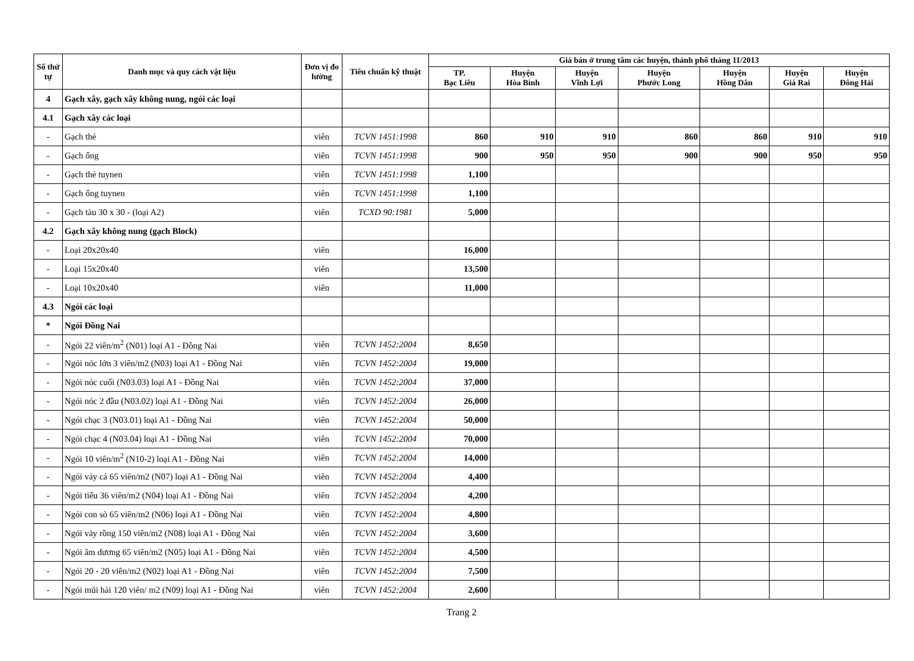| Số thứ tự | Danh mục và quy cách vật liệu | Đơn vị đo lường | Tiêu chuẩn kỹ thuật | Giá bán ở trung tâm các huyện, thành phố tháng 11/2013 | | | | | | |
| --- | --- | --- | --- | --- | --- | --- | --- | --- | --- | --- |
| | | | | TP. Bạc Liêu | Huyện Hòa Bình | Huyện Vĩnh Lợi | Huyện Phước Long | Huyện Hồng Dân | Huyện Giá Rai | Huyện Đông Hải |
| 4 | Gạch xây, gạch xây không nung, ngói các loại | | | | | | | | | |
| 4.1 | Gạch xây các loại | | | | | | | | | |
| - | Gạch thẻ | viên | TCVN 1451:1998 | 860 | 910 | 910 | 860 | 860 | 910 | 910 |
| - | Gạch ống | viên | TCVN 1451:1998 | 900 | 950 | 950 | 900 | 900 | 950 | 950 |
| - | Gạch thẻ tuynen | viên | TCVN 1451:1998 | 1,100 | | | | | | |
| - | Gạch ống tuynen | viên | TCVN 1451:1998 | 1,100 | | | | | | |
| - | Gạch tàu 30 x 30 - (loại A2) | viên | TCXD 90:1981 | 5,000 | | | | | | |
| 4.2 | Gạch xây không nung (gạch Block) | | | | | | | | | |
| - | Loại 20x20x40 | viên | | 16,000 | | | | | | |
| - | Loại 15x20x40 | viên | | 13,500 | | | | | | |
| - | Loại 10x20x40 | viên | | 11,000 | | | | | | |
| 4.3 | Ngói các loại | | | | | | | | | |
| * | Ngói Đồng Nai | | | | | | | | | |
| - | Ngói 22 viên/m<sup>2</sup> (N01) loại A1 - Đồng Nai | viên | TCVN 1452:2004 | 8,650 | | | | | | |
| - | Ngói nóc lớn 3 viên/m2 (N03) loại A1 - Đồng Nai | viên | TCVN 1452:2004 | 19,000 | | | | | | |
| - | Ngói nóc cuối (N03.03) loại A1 - Đồng Nai | viên | TCVN 1452:2004 | 37,000 | | | | | | |
| - | Ngói nóc 2 đầu (N03.02) loại A1 - Đồng Nai | viên | TCVN 1452:2004 | 26,000 | | | | | | |
| - | Ngói chạc 3 (N03.01) loại A1 - Đồng Nai | viên | TCVN 1452:2004 | 50,000 | | | | | | |
| - | Ngói chạc 4 (N03.04) loại A1 - Đồng Nai | viên | TCVN 1452:2004 | 70,000 | | | | | | |
| - | Ngói 10 viên/m<sup>2</sup> (N10-2) loại A1 - Đồng Nai | viên | TCVN 1452:2004 | 14,000 | | | | | | |
| - | Ngói vảy cá 65 viên/m2 (N07) loại A1 - Đồng Nai | viên | TCVN 1452:2004 | 4,400 | | | | | | |
| - | Ngói tiểu 36 viên/m2 (N04) loại A1 - Đồng Nai | viên | TCVN 1452:2004 | 4,200 | | | | | | |
| - | Ngói con sò 65 viên/m2 (N06) loại A1 - Đồng Nai | viên | TCVN 1452:2004 | 4,800 | | | | | | |
| - | Ngói vảy rồng 150 viên/m2 (N08) loại A1 - Đồng Nai | viên | TCVN 1452:2004 | 3,600 | | | | | | |
| - | Ngói âm dương 65 viên/m2 (N05) loại A1 - Đồng Nai | viên | TCVN 1452:2004 | 4,500 | | | | | | |
| - | Ngói 20 - 20 viên/m2 (N02) loại A1 - Đồng Nai | viên | TCVN 1452:2004 | 7,500 | | | | | | |
| - | Ngói mũi hài 120 viên/ m2 (N09) loại A1 - Đồng Nai | viên | TCVN 1452:2004 | 2,600 | | | | | | |
Trang 2